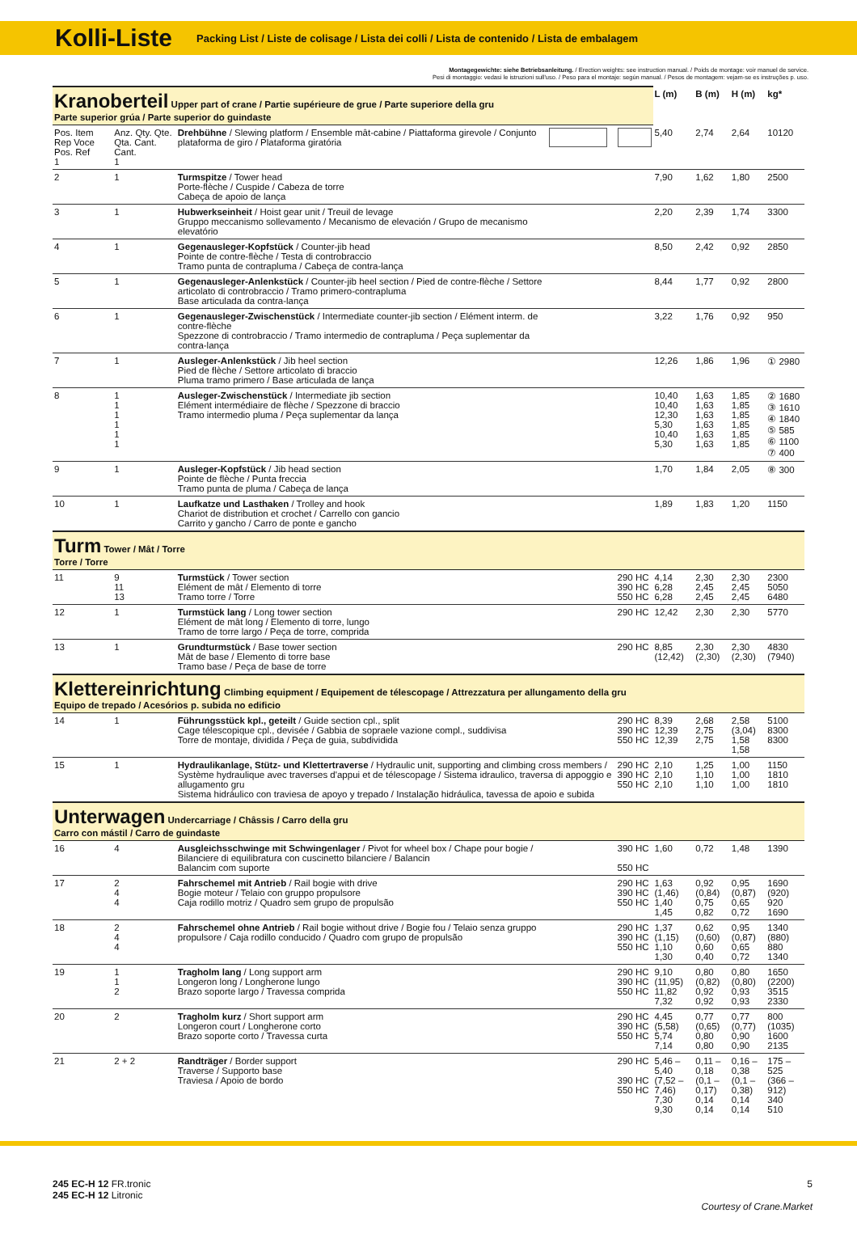Kolli-Liste
Packing List / Liste de colisage / Lista dei colli / Lista de contenido / Lista de embalagem
Montagegewichte: siehe Betriebsanleitung. / Erection weights: see instruction manual. / Poids de montage: voir manuel de service.
Pesi di montaggio: vedasi le istruzioni sull'uso. / Peso para el montaje: según manual. / Pesos de montagem: vejam-se es instruções p. uso.
| Kranoberteil Upper part of crane / Partie supérieure de grue / Parte superiore della gru Parte superior grúa / Parte superior do guindaste | | | | | L (m) | B (m) | H (m) | kg* |
| Pos. Item Rep Voce Pos. Ref 1 | Anz. Qty. Qte. Qta. Cant. Cant. 1 | Drehbühne / Slewing platform / Ensemble mât-cabine / Piattaforma girevole / Conjunto plataforma de giro / Plataforma giratória | | | 5,40 | 2,74 | 2,64 | 10120 |
| 2 | 1 | Turmspitze / Tower head Porte-flèche / Cuspide / Cabeza de torre Cabeça de apoio de lança | | | 7,90 | 1,62 | 1,80 | 2500 |
| 3 | 1 | Hubwerkseinheit / Hoist gear unit / Treuil de levage Gruppo meccanismo sollevamento / Mecanismo de elevación / Grupo de mecanismo elevatório | | | 2,20 | 2,39 | 1,74 | 3300 |
| 4 | 1 | Gegenausleger-Kopfstück / Counter-jib head Pointe de contre-flèche / Testa di controbraccio Tramo punta de contrapluma / Cabeça de contra-lança | | | 8,50 | 2,42 | 0,92 | 2850 |
| 5 | 1 | Gegenausleger-Anlenkstück / Counter-jib heel section / Pied de contre-flèche / Settore articolato di controbraccio / Tramo primero-contrapluma Base articulada da contra-lança | | | 8,44 | 1,77 | 0,92 | 2800 |
| 6 | 1 | Gegenausleger-Zwischenstück / Intermediate counter-jib section / Elément interm. de contre-flèche Spezzone di controbraccio / Tramo intermedio de contrapluma / Peça suplementar da contra-lança | | | 3,22 | 1,76 | 0,92 | 950 |
| 7 | 1 | Ausleger-Anlenkstück / Jib heel section Pied de flèche / Settore articolato di braccio Pluma tramo primero / Base articulada de lança | | | 12,26 | 1,86 | 1,96 | ① 2980 |
| 8 | 1 1 1 1 1 1 | Ausleger-Zwischenstück / Intermediate jib section Elément intermédiaire de flèche / Spezzone di braccio Tramo intermedio pluma / Peça suplementar da lança | | | 10,40 10,40 12,30 5,30 10,40 5,30 | 1,63 1,63 1,63 1,63 1,63 1,63 | 1,85 1,85 1,85 1,85 1,85 1,85 | ② 1680 ③ 1610 ④ 1840 ⑤ 585 ⑥ 1100 ⑦ 400 |
| 9 | 1 | Ausleger-Kopfstück / Jib head section Pointe de flèche / Punta freccia Tramo punta de pluma / Cabeça de lança | | | 1,70 | 1,84 | 2,05 | ⑧ 300 |
| 10 | 1 | Laufkatze und Lasthaken / Trolley and hook Chariot de distribution et crochet / Carrello con gancio Carrito y gancho / Carro de ponte e gancho | | | 1,89 | 1,83 | 1,20 | 1150 |
| Turm Tower / Mât / Torre Torre / Torre | | | | | | | | |
| 11 | 9 11 13 | Turmstück / Tower section Elément de mât / Elemento di torre Tramo torre / Torre | | 290 HC 390 HC 550 HC | 4,14 6,28 6,28 | 2,30 2,45 2,45 | 2,30 2,45 2,45 | 2300 5050 6480 |
| 12 | 1 | Turmstück lang / Long tower section Elément de mât long / Elemento di torre, lungo Tramo de torre largo / Peça de torre, comprida | | 290 HC | 12,42 | 2,30 | 2,30 | 5770 |
| 13 | 1 | Grundturmstück / Base tower section Mât de base / Elemento di torre base Tramo base / Peça de base de torre | | 290 HC | 8,85 (12,42) | 2,30 (2,30) | 2,30 (2,30) | 4830 (7940) |
| Klettereinrichtung Climbing equipment / Equipement de télescopage / Attrezzatura per allungamento della gru Equipo de trepado / Acesórios p. subida no edificio | | | | | | | | |
| 14 | 1 | Führungsstück kpl., geteilt / Guide section cpl., split Cage télescopique cpl., devisée / Gabbia de sopraele vazione compl., suddivisa Torre de montaje, dividida / Peça de guia, subdividida | | 290 HC 390 HC 550 HC | 8,39 12,39 12,39 | 2,68 2,75 2,75 | 2,58 (3,04) 1,58 1,58 | 5100 8300 8300 |
| 15 | 1 | Hydraulikanlage, Stütz- und Klettertraverse / Hydraulic unit, supporting and climbing cross members / Système hydraulique avec traverses d'appui et de télescopage / Sistema idraulico, traversa di appoggio e allugamento gru Sistema hidráulico con traviesa de apoyo y trepado / Instalação hidráulica, tavessa de apoio e subida | | 290 HC 390 HC 550 HC | 2,10 2,10 2,10 | 1,25 1,10 1,10 | 1,00 1,00 1,00 | 1150 1810 1810 |
| Unterwagen Undercarriage / Châssis / Carro della gru Carro con mástil / Carro de guindaste | | | | | | | | |
| 16 | 4 | Ausgleichsschwinge mit Schwingenlager / Pivot for wheel box / Chape pour bogie / Bilanciere di equilibratura con cuscinetto bilanciere / Balancin Balancim com suporte | | 390 HC 550 HC | 1,60 | 0,72 | 1,48 | 1390 |
| 17 | 2 4 4 | Fahrschemel mit Antrieb / Rail bogie with drive Bogie moteur / Telaio con gruppo propulsore Caja rodillo motriz / Quadro sem grupo de propulsão | | 290 HC 390 HC 550 HC | 1,63 (1,46) 1,40 1,45 | 0,92 (0,84) 0,75 0,82 | 0,95 (0,87) 0,65 0,72 | 1690 (920) 920 1690 |
| 18 | 2 4 4 | Fahrschemel ohne Antrieb / Rail bogie without drive / Bogie fou / Telaio senza gruppo propulsore / Caja rodillo conducido / Quadro com grupo de propulsão | | 290 HC 390 HC 550 HC | 1,37 (1,15) 1,10 1,30 | 0,62 (0,60) 0,60 0,40 | 0,95 (0,87) 0,65 0,72 | 1340 (880) 880 1340 |
| 19 | 1 1 2 | Tragholm lang / Long support arm Longeron long / Longherone lungo Brazo soporte largo / Travessa comprida | | 290 HC 390 HC 550 HC | 9,10 (11,95) 11,82 7,32 | 0,80 (0,82) 0,92 0,92 | 0,80 (0,80) 0,93 0,93 | 1650 (2200) 3515 2330 |
| 20 | 2 | Tragholm kurz / Short support arm Longeron court / Longherone corto Brazo soporte corto / Travessa curta | | 290 HC 390 HC 550 HC | 4,45 (5,58) 5,74 7,14 | 0,77 (0,65) 0,80 0,80 | 0,77 (0,77) 0,90 0,90 | 800 (1035) 1600 2135 |
| 21 | 2 + 2 | Randträger / Border support Traverse / Supporto base Traviesa / Apoio de bordo | | 290 HC 390 HC 550 HC | 5,46 – 5,40 (7,52 – 7,46) 7,30 9,30 | 0,11 – 0,18 (0,1 – 0,17) 0,14 0,14 | 0,16 – 0,38 (0,1 – 0,38) 0,14 0,14 | 175 – 525 (366 – 912) 340 510 |
245 EC-H 12 FR.tronic
245 EC-H 12 Litronic
5
Courtesy of Crane.Market